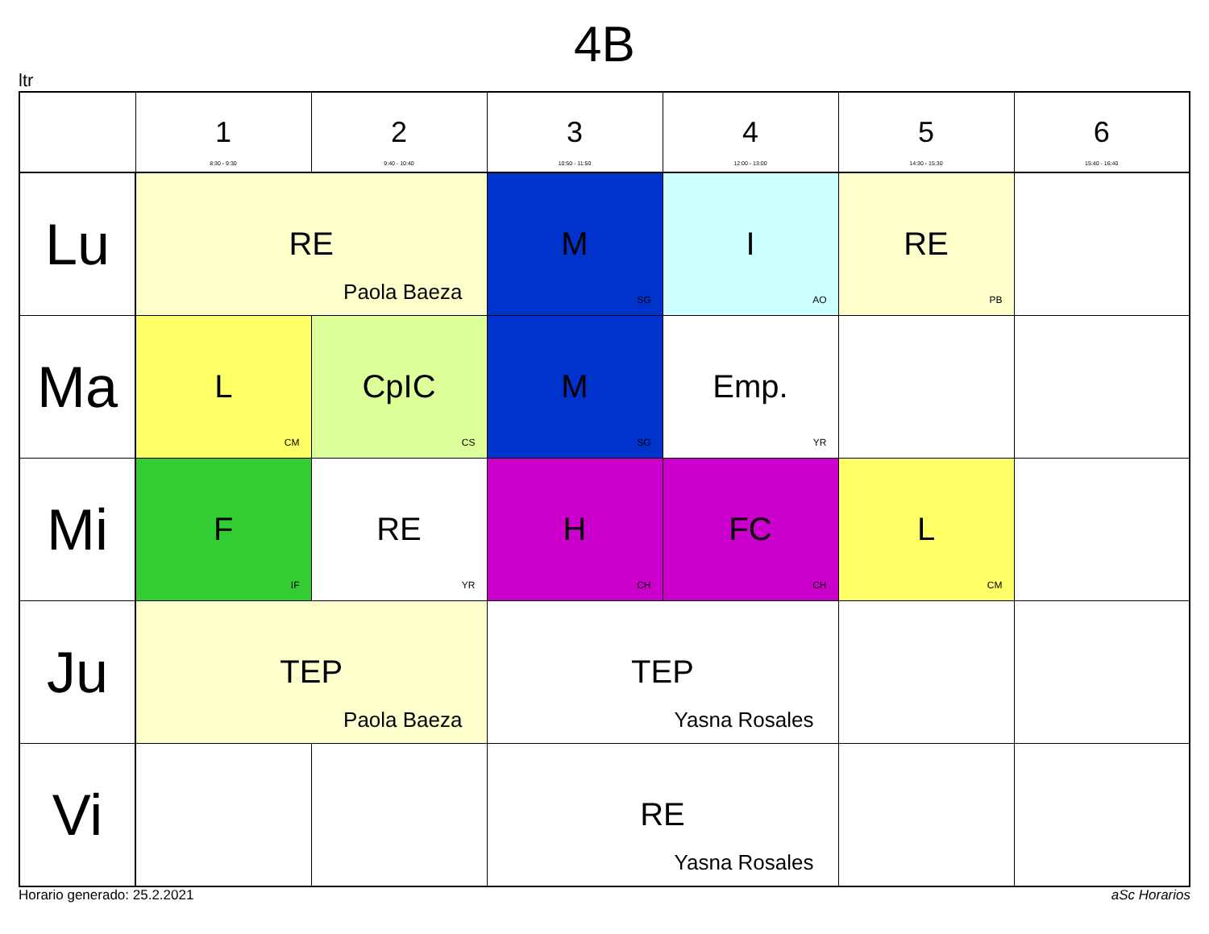4B
ltr
| | 1 8:30 - 9:30 | 2 9:40 - 10:40 | 3 10:50 - 11:50 | 4 12:00 - 13:00 | 5 14:30 - 15:30 | 6 15:40 - 16:40 |
| --- | --- | --- | --- | --- | --- | --- |
| Lu | RE Paola Baeza | | M SG | I AO | RE PB | |
| Ma | L CM | CpIC CS | M SG | Emp. YR | | |
| Mi | F IF | RE YR | H CH | FC CH | L CM | |
| Ju | TEP Paola Baeza | | TEP Yasna Rosales | | | |
| Vi | | | RE Yasna Rosales | | | |
Horario generado: 25.2.2021 aSc Horarios